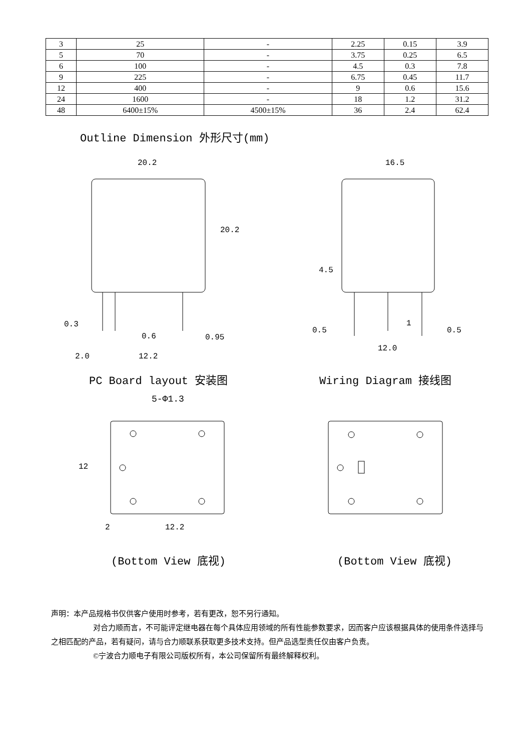| 3 | 25 | - | 2.25 | 0.15 | 3.9 |
| 5 | 70 | - | 3.75 | 0.25 | 6.5 |
| 6 | 100 | - | 4.5 | 0.3 | 7.8 |
| 9 | 225 | - | 6.75 | 0.45 | 11.7 |
| 12 | 400 | - | 9 | 0.6 | 15.6 |
| 24 | 1600 | - | 18 | 1.2 | 31.2 |
| 48 | 6400±15% | 4500±15% | 36 | 2.4 | 62.4 |
Outline Dimension 外形尺寸(mm)
20.2 16.5
20.2
4.5
0.3
0.6 0.95
2.0 12.2
0.5
1
0.5
12.0
PC Board layout 安装图 Wiring Diagram 接线图
5-Φ1.3
12
2 12.2
(Bottom View 底视) (Bottom View 底视)
声明：本产品规格书仅供客户使用时参考，若有更改，恕不另行通知。
对合力顺而言，不可能评定继电器在每个具体应用领域的所有性能参数要求，因而客户应该根据具体的使用条件选择与之相匹配的产品，若有疑问，请与合力顺联系获取更多技术支持。但产品选型责任仅由客户负责。
©宁波合力顺电子有限公司版权所有，本公司保留所有最终解释权利。